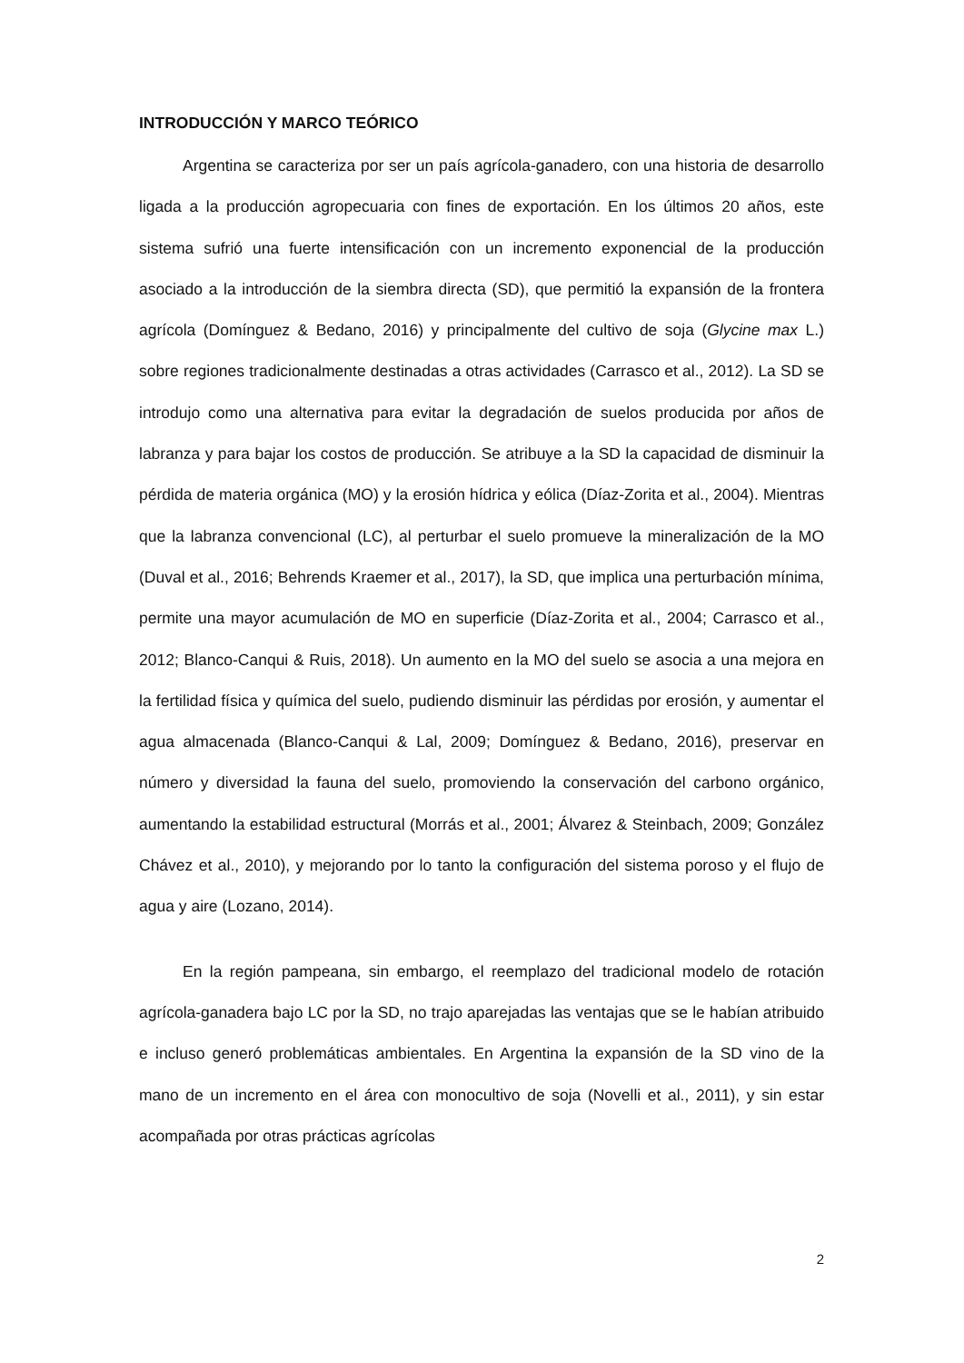INTRODUCCIÓN Y MARCO TEÓRICO
Argentina se caracteriza por ser un país agrícola-ganadero, con una historia de desarrollo ligada a la producción agropecuaria con fines de exportación. En los últimos 20 años, este sistema sufrió una fuerte intensificación con un incremento exponencial de la producción asociado a la introducción de la siembra directa (SD), que permitió la expansión de la frontera agrícola (Domínguez & Bedano, 2016) y principalmente del cultivo de soja (Glycine max L.) sobre regiones tradicionalmente destinadas a otras actividades (Carrasco et al., 2012). La SD se introdujo como una alternativa para evitar la degradación de suelos producida por años de labranza y para bajar los costos de producción. Se atribuye a la SD la capacidad de disminuir la pérdida de materia orgánica (MO) y la erosión hídrica y eólica (Díaz-Zorita et al., 2004). Mientras que la labranza convencional (LC), al perturbar el suelo promueve la mineralización de la MO (Duval et al., 2016; Behrends Kraemer et al., 2017), la SD, que implica una perturbación mínima, permite una mayor acumulación de MO en superficie (Díaz-Zorita et al., 2004; Carrasco et al., 2012; Blanco-Canqui & Ruis, 2018). Un aumento en la MO del suelo se asocia a una mejora en la fertilidad física y química del suelo, pudiendo disminuir las pérdidas por erosión, y aumentar el agua almacenada (Blanco-Canqui & Lal, 2009; Domínguez & Bedano, 2016), preservar en número y diversidad la fauna del suelo, promoviendo la conservación del carbono orgánico, aumentando la estabilidad estructural (Morrás et al., 2001; Álvarez & Steinbach, 2009; González Chávez et al., 2010), y mejorando por lo tanto la configuración del sistema poroso y el flujo de agua y aire (Lozano, 2014).
En la región pampeana, sin embargo, el reemplazo del tradicional modelo de rotación agrícola-ganadera bajo LC por la SD, no trajo aparejadas las ventajas que se le habían atribuido e incluso generó problemáticas ambientales. En Argentina la expansión de la SD vino de la mano de un incremento en el área con monocultivo de soja (Novelli et al., 2011), y sin estar acompañada por otras prácticas agrícolas
2